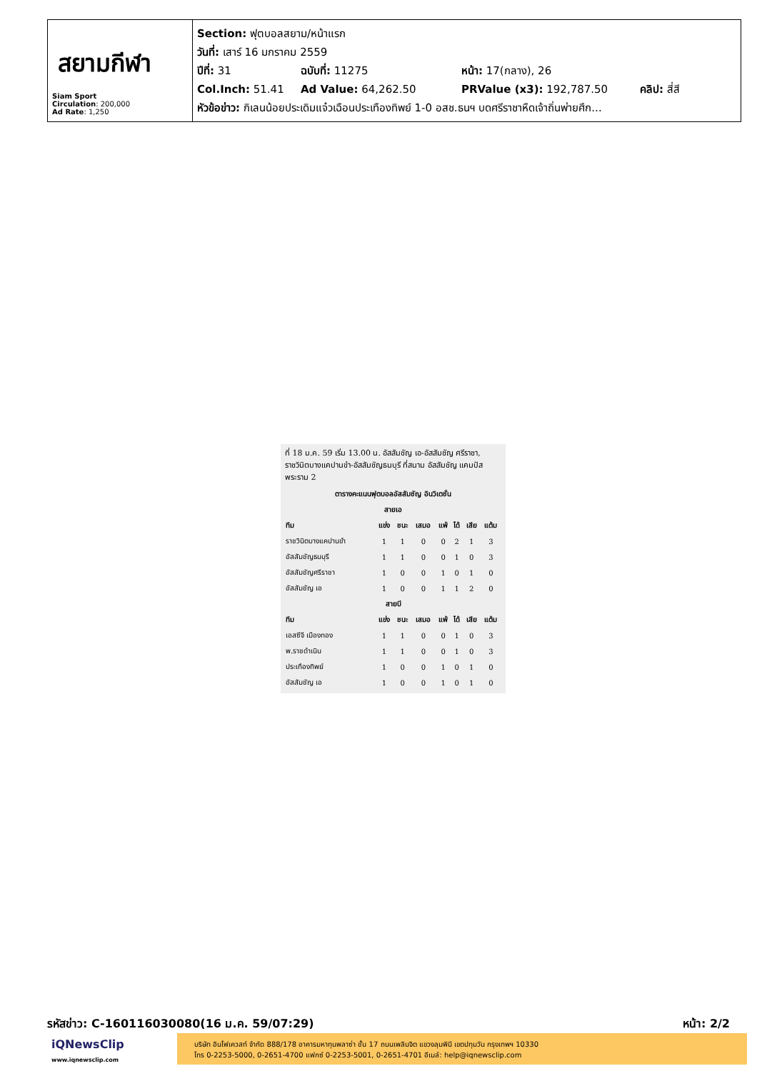สยามกีฬา
Siam Sport
Circulation: 200,000
Ad Rate: 1,250
Section: ฟุตบอลสยาม/หน้าแรก
วันที่: เสาร์ 16 มกราคม 2559
ปีที่: 31 ฉบับที่: 11275 หน้า: 17(กลาง), 26
Col.Inch: 51.41 Ad Value: 64,262.50 PRValue (x3): 192,787.50 คลิป: สี่สี
หัวข้อข่าว: กิเลนน้อยประเดิมแจ๋วเฉือนประเทืองทิพย์ 1-0 อสช.ธนฯ บดศรีราชาหืดเจ้าถิ่นพ่ายศึก...
ที่ 18 ม.ค. 59 เริ่ม 13.00 น. อัสสัมชัญ เอ-อัสสัมชัญ ศรีราชา, ราชวินิตบางแคปานขำ-อัสสัมชัญธนบุรี ที่สนาม อัสสัมชัญ แคมปัส พระราม 2
| ตารางคะแนนฟุตบอลอัสสัมชัญ อินวิเตชั่น | | | | | | | |
| --- | --- | --- | --- | --- | --- | --- | --- |
| สายเอ | | | | | | | |
| ทีม | แข่ง | ชนะ | เสมอ | แพ้ | ได้ | เสีย | แต้ม |
| ราชวินิตบางแคปานขำ | 1 | 1 | 0 | 0 | 2 | 1 | 3 |
| อัสสัมชัญธนบุรี | 1 | 1 | 0 | 0 | 1 | 0 | 3 |
| อัสสัมชัญศรีราชา | 1 | 0 | 0 | 1 | 0 | 1 | 0 |
| อัสสัมชัญ เอ | 1 | 0 | 0 | 1 | 1 | 2 | 0 |
| สายบี | | | | | | | |
| ทีม | แข่ง | ชนะ | เสมอ | แพ้ | ได้ | เสีย | แต้ม |
| เอสซีจี เมืองทอง | 1 | 1 | 0 | 0 | 1 | 0 | 3 |
| พ.ราชดำเนิน | 1 | 1 | 0 | 0 | 1 | 0 | 3 |
| ประเทืองทิพย์ | 1 | 0 | 0 | 1 | 0 | 1 | 0 |
| อัสสัมชัญ เอ | 1 | 0 | 0 | 1 | 0 | 1 | 0 |
รหัสข่าว: C-160116030080(16 ม.ค. 59/07:29) หน้า: 2/2
iQNewsClip
www.iqnewsclip.com
บริษัท อินโฟเควสท์ จำกัด 888/178 อาคารมหาทุนพลาซ่า ชั้น 17 ถนนเพลินจิต แขวงลุมพินี เขตปทุมวัน กรุงเทพฯ 10330
โทร 0-2253-5000, 0-2651-4700 แฟกซ์ 0-2253-5001, 0-2651-4701 อีเมล์: help@iqnewsclip.com